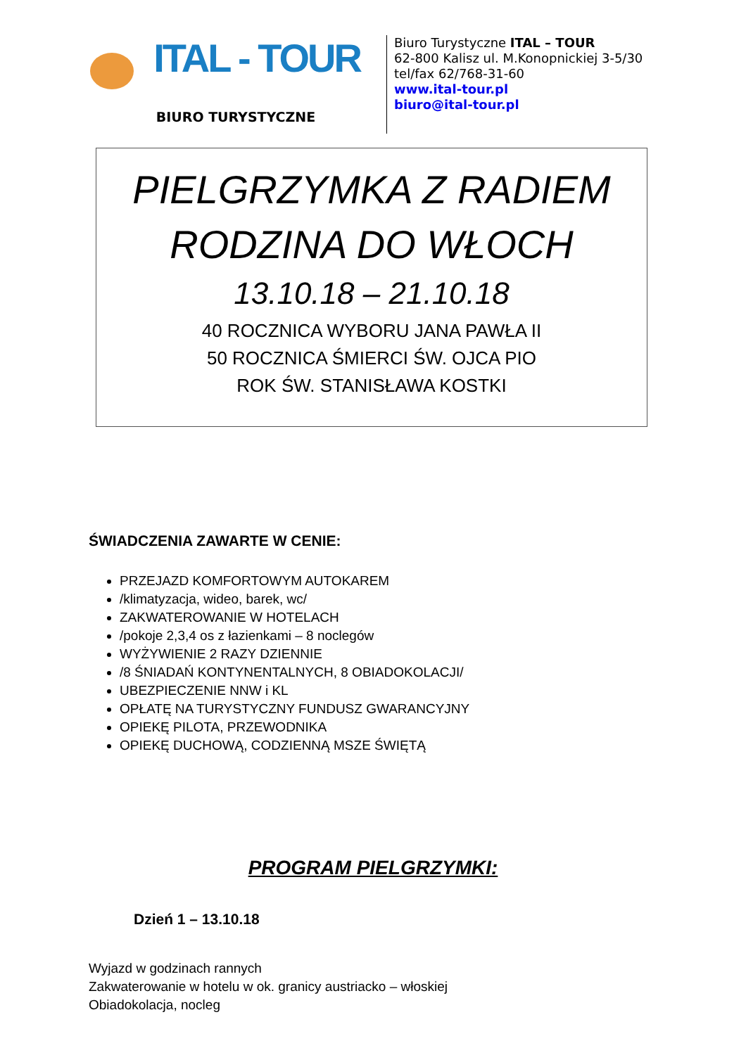ITAL - TOUR
BIURO TURYSTYCZNE
Biuro Turystyczne ITAL – TOUR
62-800 Kalisz ul. M.Konopnickiej 3-5/30
tel/fax 62/768-31-60
www.ital-tour.pl
biuro@ital-tour.pl
PIELGRZYMKA Z RADIEM
RODZINA DO WŁOCH
13.10.18 – 21.10.18
40 ROCZNICA WYBORU JANA PAWŁA II
50 ROCZNICA ŚMIERCI ŚW. OJCA PIO
ROK ŚW. STANISŁAWA KOSTKI
ŚWIADCZENIA ZAWARTE W CENIE:
PRZEJAZD KOMFORTOWYM AUTOKAREM
/klimatyzacja, wideo, barek, wc/
ZAKWATEROWANIE W HOTELACH
/pokoje 2,3,4 os z łazienkami – 8 noclegów
WYŻYWIENIE 2 RAZY DZIENNIE
/8 ŚNIADAŃ KONTYNENTALNYCH, 8 OBIADOKOLACJI/
UBEZPIECZENIE NNW i KL
OPŁATĘ NA TURYSTYCZNY FUNDUSZ GWARANCYJNY
OPIEKĘ PILOTA, PRZEWODNIKA
OPIEKĘ DUCHOWĄ, CODZIENNĄ MSZE ŚWIĘTĄ
PROGRAM PIELGRZYMKI:
Dzień 1 – 13.10.18
Wyjazd w godzinach rannych
Zakwaterowanie w hotelu w ok. granicy austriacko – włoskiej
Obiadokolacja, nocleg